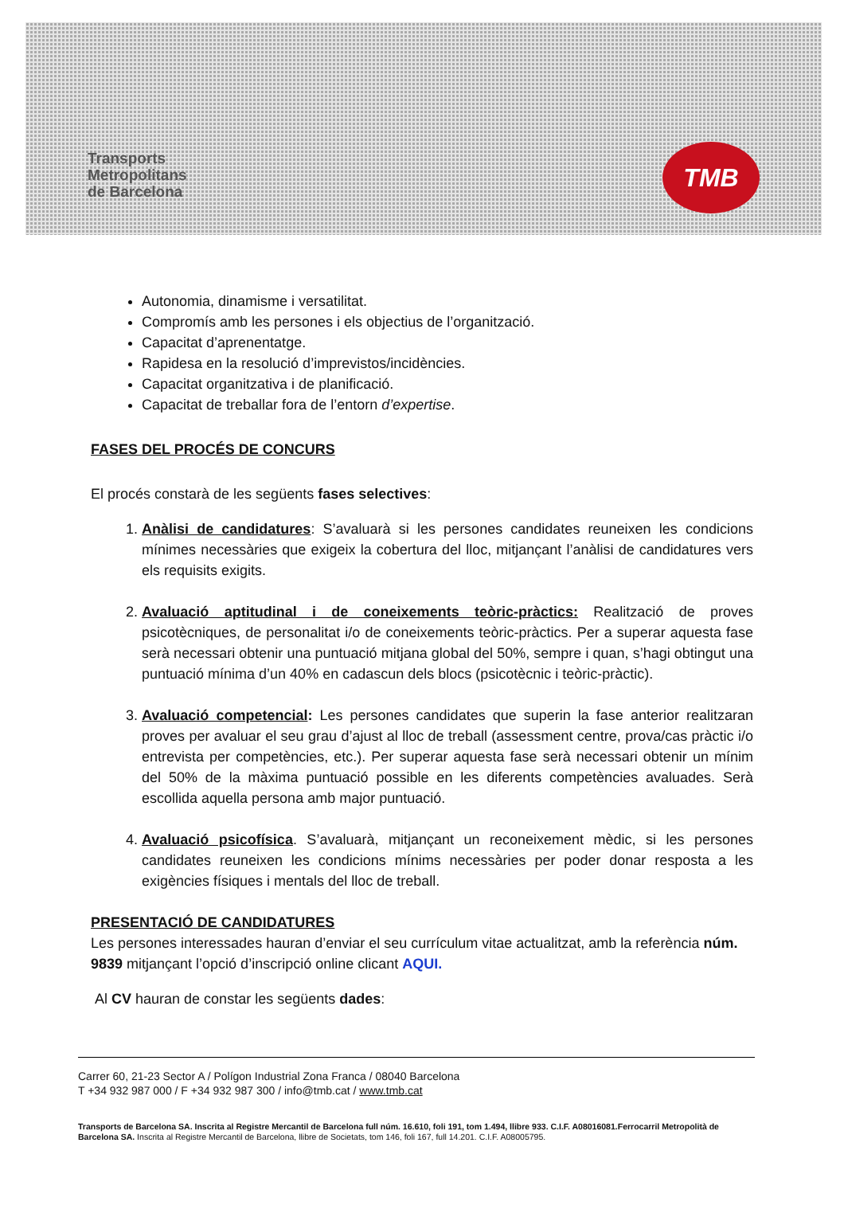Transports
Metropolitans
de Barcelona
TMB
Autonomia, dinamisme i versatilitat.
Compromís amb les persones i els objectius de l’organització.
Capacitat d’aprenentatge.
Rapidesa en la resolució d’imprevistos/incidències.
Capacitat organitzativa i de planificació.
Capacitat de treballar fora de l’entorn d’expertise.
FASES DEL PROCÉS DE CONCURS
El procés constarà de les següents fases selectives:
1. Anàlisi de candidatures: S’avaluarà si les persones candidates reuneixen les condicions mínimes necessàries que exigeix la cobertura del lloc, mitjançant l’anàlisi de candidatures vers els requisits exigits.
2. Avaluació aptitudinal i de coneixements teòric-pràctics: Realització de proves psicotècniques, de personalitat i/o de coneixements teòric-pràctics. Per a superar aquesta fase serà necessari obtenir una puntuació mitjana global del 50%, sempre i quan, s’hagi obtingut una puntuació mínima d’un 40% en cadascun dels blocs (psicotècnic i teòric-pràctic).
3. Avaluació competencial: Les persones candidates que superin la fase anterior realitzaran proves per avaluar el seu grau d’ajust al lloc de treball (assessment centre, prova/cas pràctic i/o entrevista per competències, etc.). Per superar aquesta fase serà necessari obtenir un mínim del 50% de la màxima puntuació possible en les diferents competències avaluades. Serà escollida aquella persona amb major puntuació.
4. Avaluació psicofísica. S’avaluarà, mitjançant un reconeixement mèdic, si les persones candidates reuneixen les condicions mínims necessàries per poder donar resposta a les exigències físiques i mentals del lloc de treball.
PRESENTACIÓ DE CANDIDATURES
Les persones interessades hauran d’enviar el seu currículum vitae actualitzat, amb la referència núm. 9839 mitjançant l’opció d’inscripció online clicant AQUI.
Al CV hauran de constar les següents dades:
Carrer 60, 21-23 Sector A / Polígon Industrial Zona Franca / 08040 Barcelona
T +34 932 987 000 / F +34 932 987 300 / info@tmb.cat / www.tmb.cat
Transports de Barcelona SA. Inscrita al Registre Mercantil de Barcelona full núm. 16.610, foli 191, tom 1.494, llibre 933. C.I.F. A08016081.Ferrocarril Metropolità de Barcelona SA. Inscrita al Registre Mercantil de Barcelona, llibre de Societats, tom 146, foli 167, full 14.201. C.I.F. A08005795.